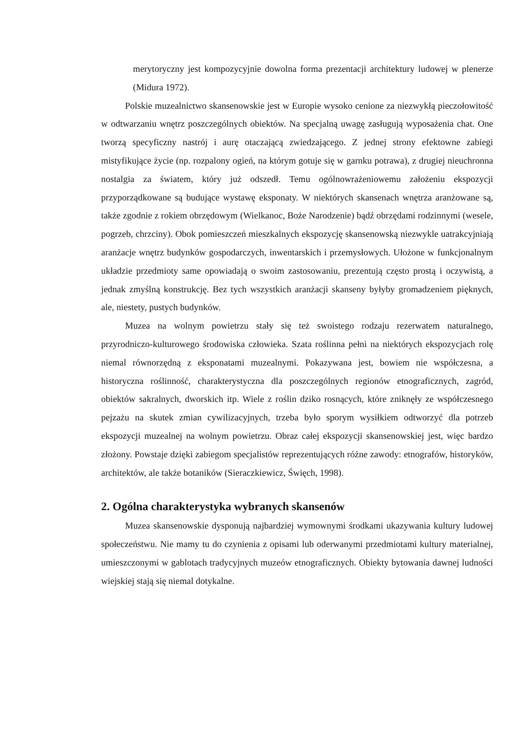merytoryczny jest kompozycyjnie dowolna forma prezentacji architektury ludowej w plenerze (Midura 1972).
Polskie muzealnictwo skansenowskie jest w Europie wysoko cenione za niezwykłą pieczołowitość w odtwarzaniu wnętrz poszczególnych obiektów. Na specjalną uwagę zasługują wyposażenia chat. One tworzą specyficzny nastrój i aurę otaczającą zwiedzającego. Z jednej strony efektowne zabiegi mistyfikujące życie (np. rozpalony ogień, na którym gotuje się w garnku potrawa), z drugiej nieuchronna nostalgia za światem, który już odszedł. Temu ogólnowrażeniowemu założeniu ekspozycji przyporządkowane są budujące wystawę eksponaty. W niektórych skansenach wnętrza aranżowane są, także zgodnie z rokiem obrzędowym (Wielkanoc, Boże Narodzenie) bądź obrzędami rodzinnymi (wesele, pogrzeb, chrzciny). Obok pomieszczeń mieszkalnych ekspozycję skansenowską niezwykle uatrakcyjniają aranżacje wnętrz budynków gospodarczych, inwentarskich i przemysłowych. Ułożone w funkcjonalnym układzie przedmioty same opowiadają o swoim zastosowaniu, prezentują często prostą i oczywistą, a jednak zmyślną konstrukcję. Bez tych wszystkich aranżacji skanseny byłyby gromadzeniem pięknych, ale, niestety, pustych budynków.
Muzea na wolnym powietrzu stały się też swoistego rodzaju rezerwatem naturalnego, przyrodniczo-kulturowego środowiska człowieka. Szata roślinna pełni na niektórych ekspozycjach rolę niemal równorzędną z eksponatami muzealnymi. Pokazywana jest, bowiem nie współczesna, a historyczna roślinność, charakterystyczna dla poszczególnych regionów etnograficznych, zagród, obiektów sakralnych, dworskich itp. Wiele z roślin dziko rosnących, które zniknęły ze współczesnego pejzażu na skutek zmian cywilizacyjnych, trzeba było sporym wysiłkiem odtworzyć dla potrzeb ekspozycji muzealnej na wolnym powietrzu. Obraz całej ekspozycji skansenowskiej jest, więc bardzo złożony. Powstaje dzięki zabiegom specjalistów reprezentujących różne zawody: etnografów, historyków, architektów, ale także botaników (Sieraczkiewicz, Święch, 1998).
2. Ogólna charakterystyka wybranych skansenów
Muzea skansenowskie dysponują najbardziej wymownymi środkami ukazywania kultury ludowej społeczeństwu. Nie mamy tu do czynienia z opisami lub oderwanymi przedmiotami kultury materialnej, umieszczonymi w gablotach tradycyjnych muzeów etnograficznych. Obiekty bytowania dawnej ludności wiejskiej stają się niemal dotykalne.